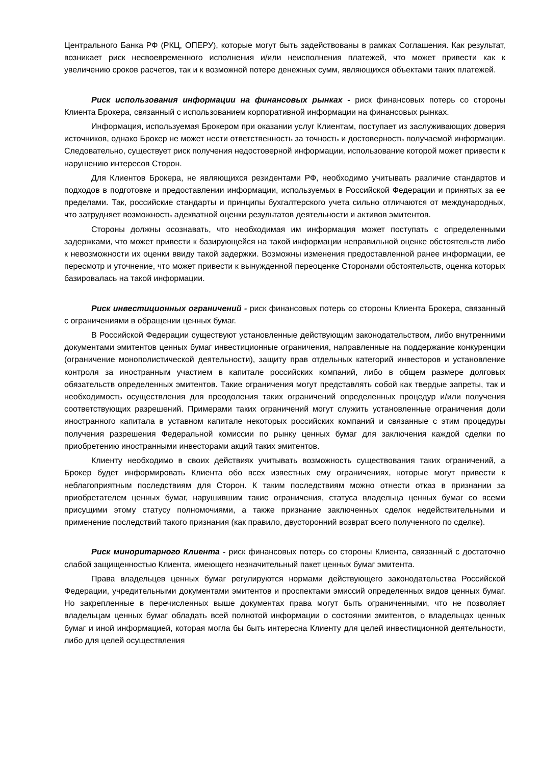Центрального Банка РФ (РКЦ, ОПЕРУ), которые могут быть задействованы в рамках Соглашения. Как результат, возникает риск несвоевременного исполнения и/или неисполнения платежей, что может привести как к увеличению сроков расчетов, так и к возможной потере денежных сумм, являющихся объектами таких платежей.
Риск использования информации на финансовых рынках - риск финансовых потерь со стороны Клиента Брокера, связанный с использованием корпоративной информации на финансовых рынках.
Информация, используемая Брокером при оказании услуг Клиентам, поступает из заслуживающих доверия источников, однако Брокер не может нести ответственность за точность и достоверность получаемой информации. Следовательно, существует риск получения недостоверной информации, использование которой может привести к нарушению интересов Сторон.
Для Клиентов Брокера, не являющихся резидентами РФ, необходимо учитывать различие стандартов и подходов в подготовке и предоставлении информации, используемых в Российской Федерации и принятых за ее пределами. Так, российские стандарты и принципы бухгалтерского учета сильно отличаются от международных, что затрудняет возможность адекватной оценки результатов деятельности и активов эмитентов.
Стороны должны осознавать, что необходимая им информация может поступать с определенными задержками, что может привести к базирующейся на такой информации неправильной оценке обстоятельств либо к невозможности их оценки ввиду такой задержки. Возможны изменения предоставленной ранее информации, ее пересмотр и уточнение, что может привести к вынужденной переоценке Сторонами обстоятельств, оценка которых базировалась на такой информации.
Риск инвестиционных ограничений - риск финансовых потерь со стороны Клиента Брокера, связанный с ограничениями в обращении ценных бумаг.
В Российской Федерации существуют установленные действующим законодательством, либо внутренними документами эмитентов ценных бумаг инвестиционные ограничения, направленные на поддержание конкуренции (ограничение монополистической деятельности), защиту прав отдельных категорий инвесторов и установление контроля за иностранным участием в капитале российских компаний, либо в общем размере долговых обязательств определенных эмитентов. Такие ограничения могут представлять собой как твердые запреты, так и необходимость осуществления для преодоления таких ограничений определенных процедур и/или получения соответствующих разрешений. Примерами таких ограничений могут служить установленные ограничения доли иностранного капитала в уставном капитале некоторых российских компаний и связанные с этим процедуры получения разрешения Федеральной комиссии по рынку ценных бумаг для заключения каждой сделки по приобретению иностранными инвесторами акций таких эмитентов.
Клиенту необходимо в своих действиях учитывать возможность существования таких ограничений, а Брокер будет информировать Клиента обо всех известных ему ограничениях, которые могут привести к неблагоприятным последствиям для Сторон. К таким последствиям можно отнести отказ в признании за приобретателем ценных бумаг, нарушившим такие ограничения, статуса владельца ценных бумаг со всеми присущими этому статусу полномочиями, а также признание заключенных сделок недействительными и применение последствий такого признания (как правило, двусторонний возврат всего полученного по сделке).
Риск миноритарного Клиента - риск финансовых потерь со стороны Клиента, связанный с достаточно слабой защищенностью Клиента, имеющего незначительный пакет ценных бумаг эмитента.
Права владельцев ценных бумаг регулируются нормами действующего законодательства Российской Федерации, учредительными документами эмитентов и проспектами эмиссий определенных видов ценных бумаг. Но закрепленные в перечисленных выше документах права могут быть ограниченными, что не позволяет владельцам ценных бумаг обладать всей полнотой информации о состоянии эмитентов, о владельцах ценных бумаг и иной информацией, которая могла бы быть интересна Клиенту для целей инвестиционной деятельности, либо для целей осуществления